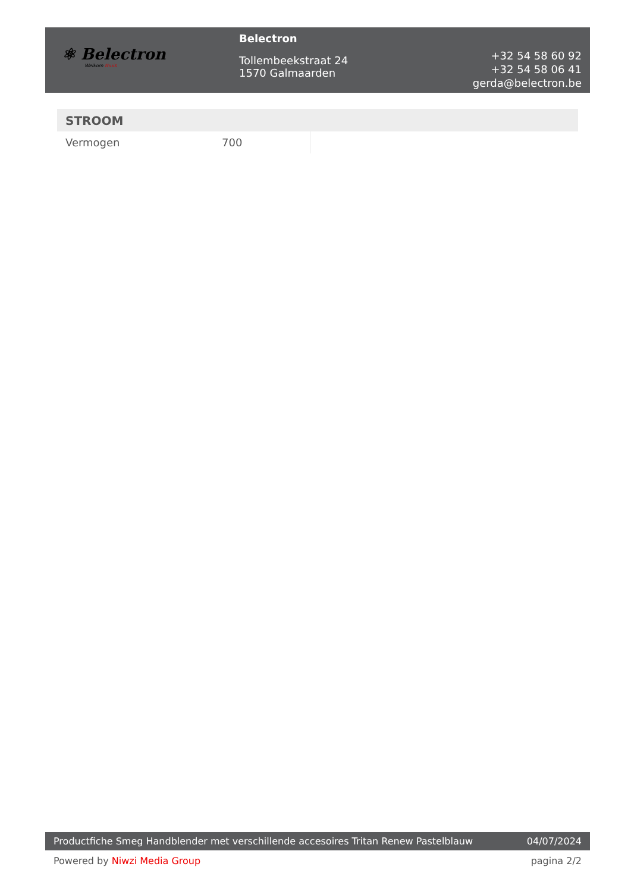⚛ Belectron
Welkom thuis
Belectron
Tollembeekstraat 24
1570 Galmaarden
+32 54 58 60 92
+32 54 58 06 41
gerda@belectron.be
STROOM
| Vermogen | 700 |
Productfiche Smeg Handblender met verschillende accesoires Tritan Renew Pastelblauw 04/07/2024
Powered by Niwzi Media Group pagina 2/2